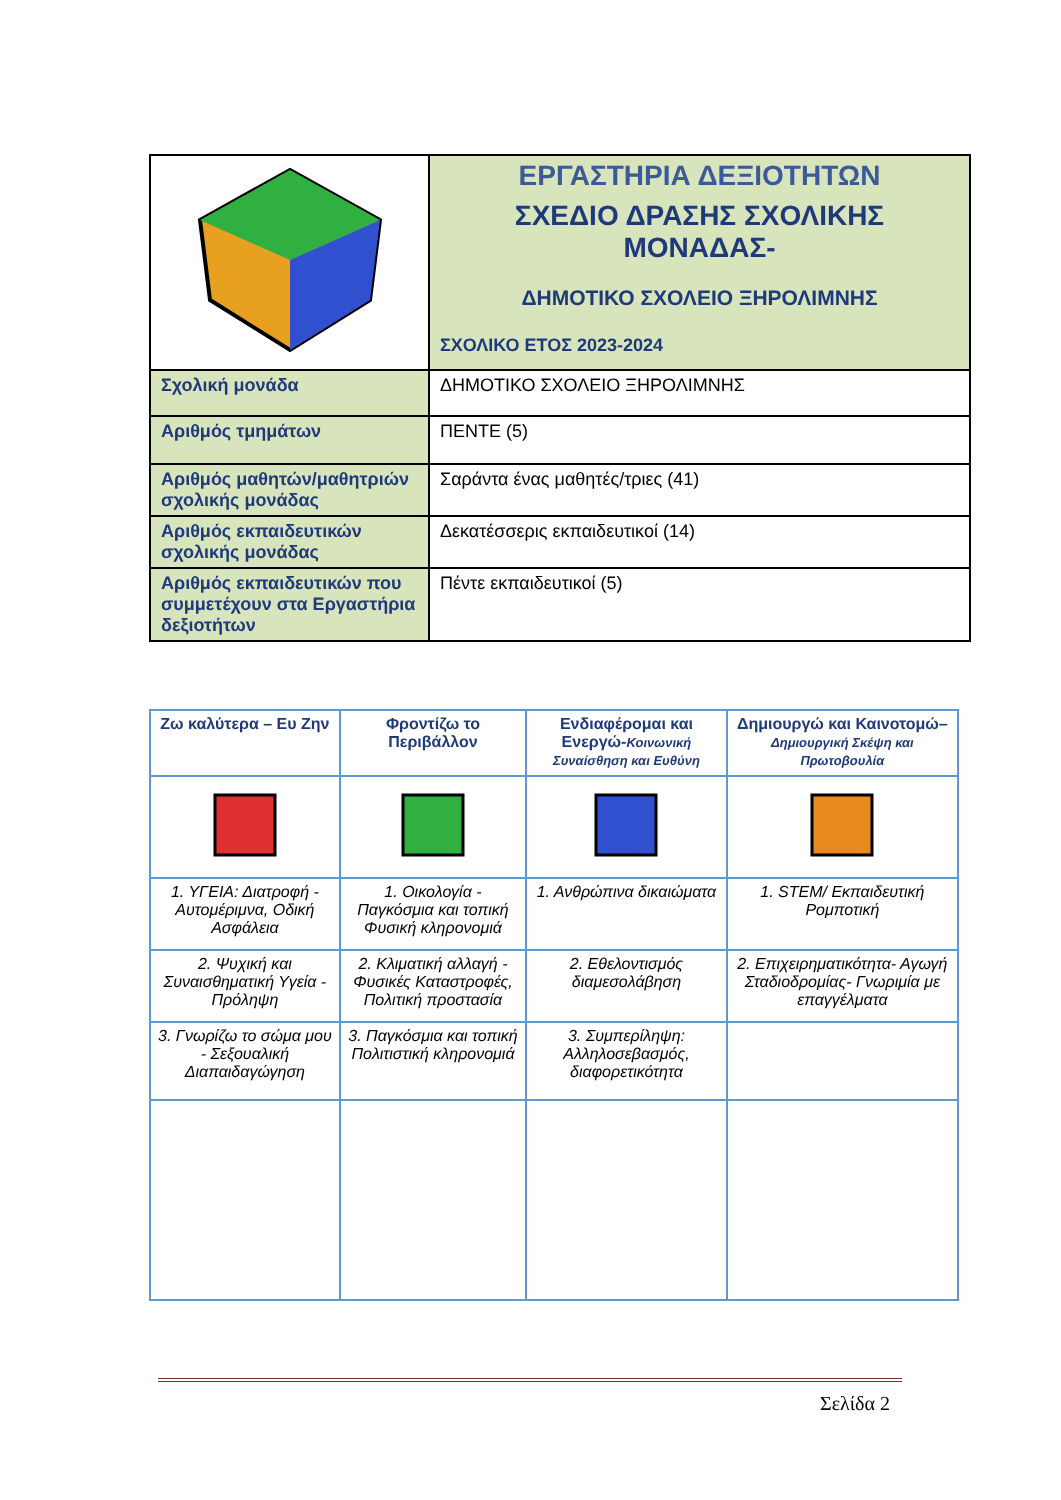| | ΕΡΓΑΣΤΗΡΙΑ ΔΕΞΙΟΤΗΤΩΝ ΣΧΕΔΙΟ ΔΡΑΣΗΣ ΣΧΟΛΙΚΗΣ ΜΟΝΑΔΑΣ- ΔΗΜΟΤΙΚΟ ΣΧΟΛΕΙΟ ΞΗΡΟΛΙΜΝΗΣ ΣΧΟΛΙΚΟ ΕΤΟΣ 2023-2024 |
| Σχολική μονάδα | ΔΗΜΟΤΙΚΟ ΣΧΟΛΕΙΟ ΞΗΡΟΛΙΜΝΗΣ |
| Αριθμός τμημάτων | ΠΕΝΤΕ (5) |
| Αριθμός μαθητών/μαθητριών σχολικής μονάδας | Σαράντα ένας μαθητές/τριες (41) |
| Αριθμός εκπαιδευτικών σχολικής μονάδας | Δεκατέσσερις εκπαιδευτικοί (14) |
| Αριθμός εκπαιδευτικών που συμμετέχουν στα Εργαστήρια δεξιοτήτων | Πέντε εκπαιδευτικοί (5) |
| Ζω καλύτερα – Ευ Ζην | Φροντίζω το Περιβάλλον | Ενδιαφέρομαι και Ενεργώ- Κοινωνική Συναίσθηση και Ευθύνη | Δημιουργώ και Καινοτομώ– Δημιουργική Σκέψη και Πρωτοβουλία |
| --- | --- | --- | --- |
| 1. ΥΓΕΙΑ: Διατροφή - Αυτομέριμνα, Οδική Ασφάλεια | 1. Οικολογία - Παγκόσμια και τοπική Φυσική κληρονομιά | 1. Ανθρώπινα δικαιώματα | 1. STEM/ Εκπαιδευτική Ρομποτική |
| 2. Ψυχική και Συναισθηματική Υγεία - Πρόληψη | 2. Κλιματική αλλαγή - Φυσικές Καταστροφές, Πολιτική προστασία | 2. Εθελοντισμός διαμεσολάβηση | 2. Επιχειρηματικότητα- Αγωγή Σταδιοδρομίας- Γνωριμία με επαγγέλματα |
| 3. Γνωρίζω το σώμα μου - Σεξουαλική Διαπαιδαγώγηση | 3. Παγκόσμια και τοπική Πολιτιστική κληρονομιά | 3. Συμπερίληψη: Αλληλοσεβασμός, διαφορετικότητα | |
Σελίδα 2